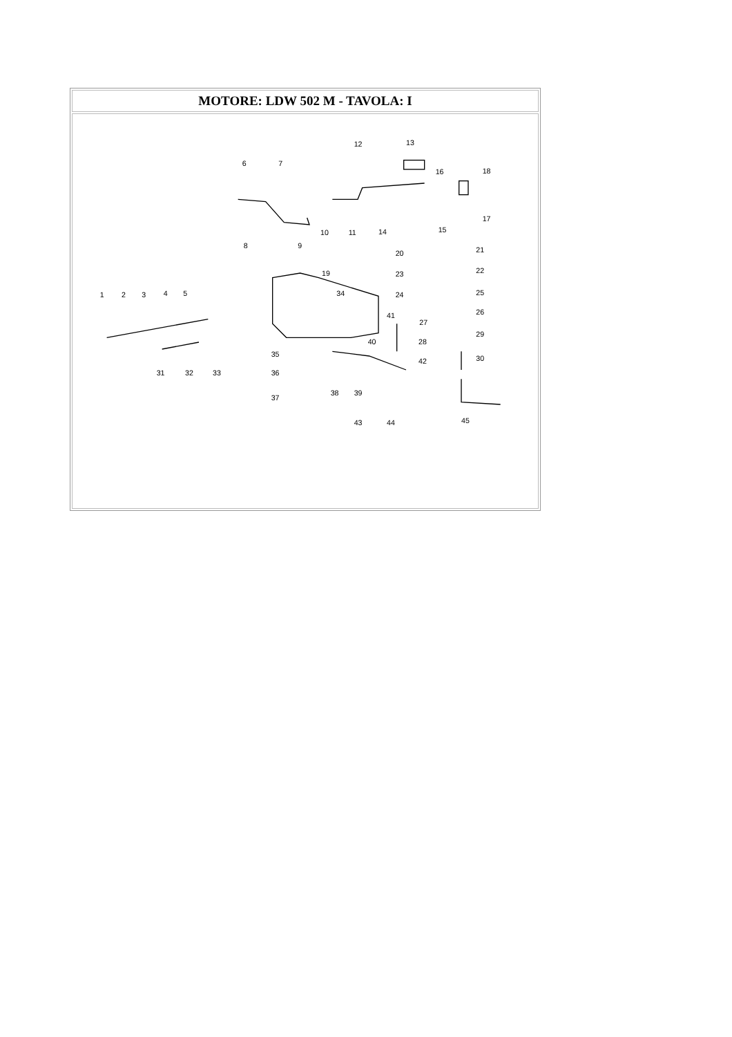| MOTORE: LDW 502 M - TAVOLA: I |
| --- |
| 1 2 3 4 5 6 7 8 9 10 11 12 13 14 15 16 17 18 19 20 21 22 23 24 25 26 27 28 29 30 31 32 33 34 35 36 37 38 39 40 41 42 43 44 45 |